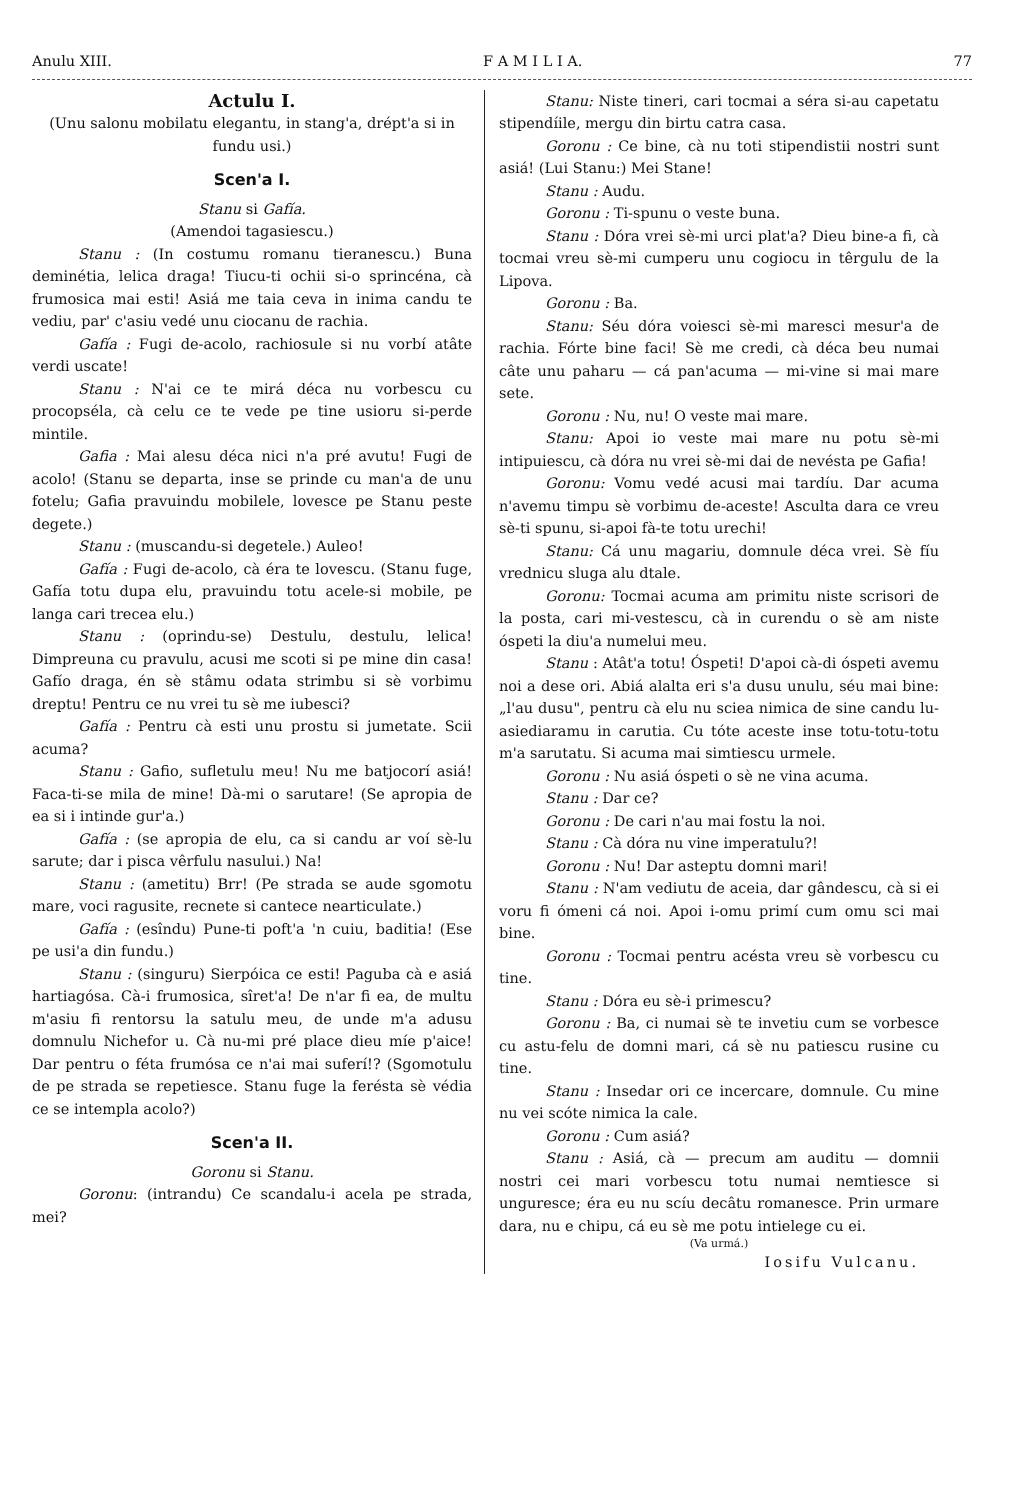Anulu XIII. F A M I L I A. 77
Actulu I.
(Unu salonu mobilatu elegantu, in stang'a, drépt'a si in fundu usi.)
Scen'a I.
Stanu si Gafía.
(Amendoi tagasiescu.)
Stanu : (In costumu romanu tieranescu.) Buna deminétia, lelica draga! Tiucu-ti ochii si-o sprincéna, cà frumosica mai esti! Asiá me taia ceva in inima candu te vediu, par' c'asiu vedé unu ciocanu de rachia.
Gafía : Fugi de-acolo, rachiosule si nu vorbí atâte verdi uscate!
Stanu : N'ai ce te mirá déca nu vorbescu cu procopséla, cà celu ce te vede pe tine usioru si-perde mintile.
Gafia : Mai alesu déca nici n'a pré avutu! Fugi de acolo! (Stanu se departa, inse se prinde cu man'a de unu fotelu; Gafia pravuindu mobilele, lovesce pe Stanu peste degete.)
Stanu : (muscandu-si degetele.) Auleo!
Gafía : Fugi de-acolo, cà éra te lovescu. (Stanu fuge, Gafía totu dupa elu, pravuindu totu acele-si mobile, pe langa cari trecea elu.)
Stanu : (oprindu-se) Destulu, destulu, lelica! Dimpreuna cu pravulu, acusi me scoti si pe mine din casa! Gafío draga, én sè stâmu odata strimbu si sè vorbimu dreptu! Pentru ce nu vrei tu sè me iubesci?
Gafía : Pentru cà esti unu prostu si jumetate. Scii acuma?
Stanu : Gafio, sufletulu meu! Nu me batjocorí asiá! Faca-ti-se mila de mine! Dà-mi o sarutare! (Se apropia de ea si i intinde gur'a.)
Gafía : (se apropia de elu, ca si candu ar voí sè-lu sarute; dar i pisca vêrfulu nasului.) Na!
Stanu : (ametitu) Brr! (Pe strada se aude sgomotu mare, voci ragusite, recnete si cantece nearticulate.)
Gafía : (esîndu) Pune-ti poft'a 'n cuiu, baditia! (Ese pe usi'a din fundu.)
Stanu : (singuru) Sierpóica ce esti! Paguba cà e asiá hartiagósa. Cà-i frumosica, sîret'a! De n'ar fi ea, de multu m'asiu fi rentorsu la satulu meu, de unde m'a adusu domnulu Nichefor u. Cà nu-mi pré place dieu míe p'aice! Dar pentru o féta frumósa ce n'ai mai suferí!? (Sgomotulu de pe strada se repetiesce. Stanu fuge la ferésta sè védia ce se intempla acolo?)
Scen'a II.
Goronu si Stanu.
Goronu: (intrandu) Ce scandalu-i acela pe strada, mei?
Stanu: Niste tineri, cari tocmai a séra si-au capetatu stipendíile, mergu din birtu catra casa.
Goronu : Ce bine, cà nu toti stipendistii nostri sunt asiá! (Lui Stanu:) Mei Stane!
Stanu : Audu.
Goronu : Ti-spunu o veste buna.
Stanu : Dóra vrei sè-mi urci plat'a? Dieu bine-a fi, cà tocmai vreu sè-mi cumperu unu cogiocu in têrgulu de la Lipova.
Goronu : Ba.
Stanu: Séu dóra voiesci sè-mi maresci mesur'a de rachia. Fórte bine faci! Sè me credi, cà déca beu numai câte unu paharu — cá pan'acuma — mi-vine si mai mare sete.
Goronu : Nu, nu! O veste mai mare.
Stanu: Apoi io veste mai mare nu potu sè-mi intipuiescu, cà dóra nu vrei sè-mi dai de nevésta pe Gafia!
Goronu: Vomu vedé acusi mai tardíu. Dar acuma n'avemu timpu sè vorbimu de-aceste! Asculta dara ce vreu sè-ti spunu, si-apoi fà-te totu urechi!
Stanu: Cá unu magariu, domnule déca vrei. Sè fíu vrednicu sluga alu dtale.
Goronu: Tocmai acuma am primitu niste scrisori de la posta, cari mi-vestescu, cà in curendu o sè am niste óspeti la diu'a numelui meu.
Stanu : Atât'a totu! Óspeti! D'apoi cà-di óspeti avemu noi a dese ori. Abiá alalta eri s'a dusu unulu, séu mai bine: „l'au dusu", pentru cà elu nu sciea nimica de sine candu lu-asiediaramu in carutia. Cu tóte aceste inse totu-totu-totu m'a sarutatu. Si acuma mai simtiescu urmele.
Goronu : Nu asiá óspeti o sè ne vina acuma.
Stanu : Dar ce?
Goronu : De cari n'au mai fostu la noi.
Stanu : Cà dóra nu vine imperatulu?!
Goronu : Nu! Dar asteptu domni mari!
Stanu : N'am vediutu de aceia, dar gândescu, cà si ei voru fi ómeni cá noi. Apoi i-omu primí cum omu sci mai bine.
Goronu : Tocmai pentru acésta vreu sè vorbescu cu tine.
Stanu : Dóra eu sè-i primescu?
Goronu : Ba, ci numai sè te invetiu cum se vorbesce cu astu-felu de domni mari, cá sè nu patiescu rusine cu tine.
Stanu : Insedar ori ce incercare, domnule. Cu mine nu vei scóte nimica la cale.
Goronu : Cum asiá?
Stanu : Asiá, cà — precum am auditu — domnii nostri cei mari vorbescu totu numai nemtiesce si unguresce; éra eu nu scíu decâtu romanesce. Prin urmare dara, nu e chipu, cá eu sè me potu intielege cu ei.
(Va urmá.)
Iosifu Vulcanu.